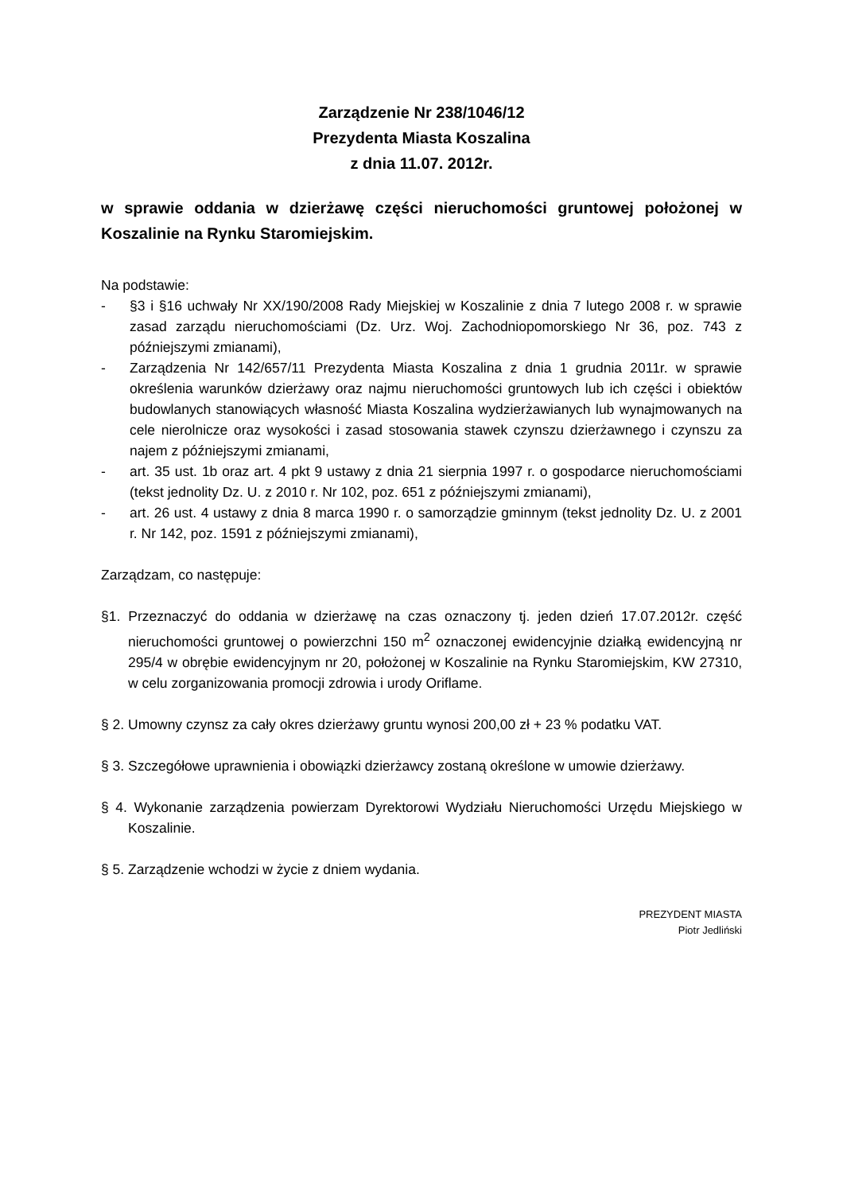Zarządzenie Nr 238/1046/12
Prezydenta Miasta Koszalina
z dnia 11.07. 2012r.
w sprawie oddania w dzierżawę części nieruchomości gruntowej położonej w Koszalinie na Rynku Staromiejskim.
Na podstawie:
- §3 i §16 uchwały Nr XX/190/2008 Rady Miejskiej w Koszalinie z dnia 7 lutego 2008 r. w sprawie zasad zarządu nieruchomościami (Dz. Urz. Woj. Zachodniopomorskiego Nr 36, poz. 743 z późniejszymi zmianami),
- Zarządzenia Nr 142/657/11 Prezydenta Miasta Koszalina z dnia 1 grudnia 2011r. w sprawie określenia warunków dzierżawy oraz najmu nieruchomości gruntowych lub ich części i obiektów budowlanych stanowiących własność Miasta Koszalina wydzierżawianych lub wynajmowanych na cele nierolnicze oraz wysokości i zasad stosowania stawek czynszu dzierżawnego i czynszu za najem z późniejszymi zmianami,
- art. 35 ust. 1b oraz art. 4 pkt 9 ustawy z dnia 21 sierpnia 1997 r. o gospodarce nieruchomościami (tekst jednolity Dz. U. z 2010 r. Nr 102, poz. 651 z późniejszymi zmianami),
- art. 26 ust. 4 ustawy z dnia 8 marca 1990 r. o samorządzie gminnym (tekst jednolity Dz. U. z 2001 r. Nr 142, poz. 1591 z późniejszymi zmianami),
Zarządzam, co następuje:
§1. Przeznaczyć do oddania w dzierżawę na czas oznaczony tj. jeden dzień 17.07.2012r. część nieruchomości gruntowej o powierzchni 150 m<sup>2</sup> oznaczonej ewidencyjnie działką ewidencyjną nr 295/4 w obrębie ewidencyjnym nr 20, położonej w Koszalinie na Rynku Staromiejskim, KW 27310, w celu zorganizowania promocji zdrowia i urody Oriflame.
§ 2. Umowny czynsz za cały okres dzierżawy gruntu wynosi 200,00 zł + 23 % podatku VAT.
§ 3. Szczegółowe uprawnienia i obowiązki dzierżawcy zostaną określone w umowie dzierżawy.
§ 4. Wykonanie zarządzenia powierzam Dyrektorowi Wydziału Nieruchomości Urzędu Miejskiego w Koszalinie.
§ 5. Zarządzenie wchodzi w życie z dniem wydania.
PREZYDENT MIASTA
Piotr Jedliński